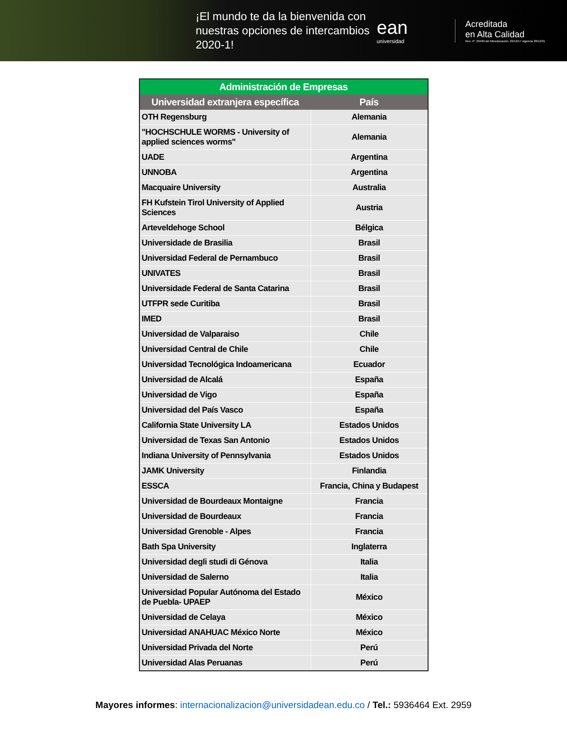¡El mundo te da la bienvenida con nuestras opciones de intercambios 2020-1!
ean
universidad
Acreditada
en Alta Calidad
Res. nº. 29499 del Mineducación. 29/12/17 vigencia 28/12/21
| Administración de Empresas | |
| --- | --- |
| Universidad extranjera específica | País |
| OTH Regensburg | Alemania |
| "HOCHSCHULE WORMS - University of applied sciences worms" | Alemania |
| UADE | Argentina |
| UNNOBA | Argentina |
| Macquaire University | Australia |
| FH Kufstein Tirol University of Applied Sciences | Austria |
| Arteveldehoge School | Bélgica |
| Universidade de Brasilia | Brasil |
| Universidad Federal de Pernambuco | Brasil |
| UNIVATES | Brasil |
| Universidade Federal de Santa Catarina | Brasil |
| UTFPR sede Curitiba | Brasil |
| IMED | Brasil |
| Universidad de Valparaiso | Chile |
| Universidad Central de Chile | Chile |
| Universidad Tecnológica Indoamericana | Ecuador |
| Universidad de Alcalá | España |
| Universidad de Vigo | España |
| Universidad del País Vasco | España |
| California State University LA | Estados Unidos |
| Universidad de Texas San Antonio | Estados Unidos |
| Indiana University of Pennsylvania | Estados Unidos |
| JAMK University | Finlandia |
| ESSCA | Francia, China y Budapest |
| Universidad de Bourdeaux Montaigne | Francia |
| Universidad de Bourdeaux | Francia |
| Universidad Grenoble - Alpes | Francia |
| Bath Spa University | Inglaterra |
| Universidad degli studi di Génova | Italia |
| Universidad de Salerno | Italia |
| Universidad Popular Autónoma del Estado de Puebla- UPAEP | México |
| Universidad de Celaya | México |
| Universidad ANAHUAC México Norte | México |
| Universidad Privada del Norte | Perú |
| Universidad Alas Peruanas | Perú |
Mayores informes: internacionalizacion@universidadean.edu.co / Tel.: 5936464 Ext. 2959